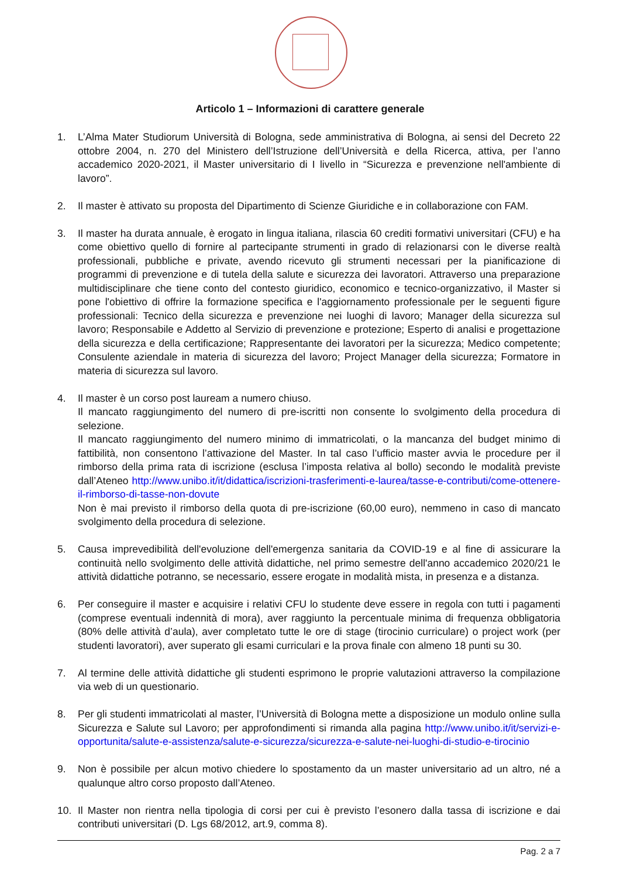Articolo 1 – Informazioni di carattere generale
1. L’Alma Mater Studiorum Università di Bologna, sede amministrativa di Bologna, ai sensi del Decreto 22 ottobre 2004, n. 270 del Ministero dell’Istruzione dell’Università e della Ricerca, attiva, per l’anno accademico 2020-2021, il Master universitario di I livello in “Sicurezza e prevenzione nell'ambiente di lavoro”.
2. Il master è attivato su proposta del Dipartimento di Scienze Giuridiche e in collaborazione con FAM.
3. Il master ha durata annuale, è erogato in lingua italiana, rilascia 60 crediti formativi universitari (CFU) e ha come obiettivo quello di fornire al partecipante strumenti in grado di relazionarsi con le diverse realtà professionali, pubbliche e private, avendo ricevuto gli strumenti necessari per la pianificazione di programmi di prevenzione e di tutela della salute e sicurezza dei lavoratori. Attraverso una preparazione multidisciplinare che tiene conto del contesto giuridico, economico e tecnico-organizzativo, il Master si pone l'obiettivo di offrire la formazione specifica e l'aggiornamento professionale per le seguenti figure professionali: Tecnico della sicurezza e prevenzione nei luoghi di lavoro; Manager della sicurezza sul lavoro; Responsabile e Addetto al Servizio di prevenzione e protezione; Esperto di analisi e progettazione della sicurezza e della certificazione; Rappresentante dei lavoratori per la sicurezza; Medico competente; Consulente aziendale in materia di sicurezza del lavoro; Project Manager della sicurezza; Formatore in materia di sicurezza sul lavoro.
4. Il master è un corso post lauream a numero chiuso.
Il mancato raggiungimento del numero di pre-iscritti non consente lo svolgimento della procedura di selezione.
Il mancato raggiungimento del numero minimo di immatricolati, o la mancanza del budget minimo di fattibilità, non consentono l’attivazione del Master. In tal caso l’ufficio master avvia le procedure per il rimborso della prima rata di iscrizione (esclusa l’imposta relativa al bollo) secondo le modalità previste dall’Ateneo http://www.unibo.it/it/didattica/iscrizioni-trasferimenti-e-laurea/tasse-e-contributi/come-ottenere-il-rimborso-di-tasse-non-dovute
Non è mai previsto il rimborso della quota di pre-iscrizione (60,00 euro), nemmeno in caso di mancato svolgimento della procedura di selezione.
5. Causa imprevedibilità dell'evoluzione dell'emergenza sanitaria da COVID-19 e al fine di assicurare la continuità nello svolgimento delle attività didattiche, nel primo semestre dell'anno accademico 2020/21 le attività didattiche potranno, se necessario, essere erogate in modalità mista, in presenza e a distanza.
6. Per conseguire il master e acquisire i relativi CFU lo studente deve essere in regola con tutti i pagamenti (comprese eventuali indennità di mora), aver raggiunto la percentuale minima di frequenza obbligatoria (80% delle attività d’aula), aver completato tutte le ore di stage (tirocinio curriculare) o project work (per studenti lavoratori), aver superato gli esami curriculari e la prova finale con almeno 18 punti su 30.
7. Al termine delle attività didattiche gli studenti esprimono le proprie valutazioni attraverso la compilazione via web di un questionario.
8. Per gli studenti immatricolati al master, l’Università di Bologna mette a disposizione un modulo online sulla Sicurezza e Salute sul Lavoro; per approfondimenti si rimanda alla pagina http://www.unibo.it/it/servizi-e-opportunita/salute-e-assistenza/salute-e-sicurezza/sicurezza-e-salute-nei-luoghi-di-studio-e-tirocinio
9. Non è possibile per alcun motivo chiedere lo spostamento da un master universitario ad un altro, né a qualunque altro corso proposto dall’Ateneo.
10. Il Master non rientra nella tipologia di corsi per cui è previsto l’esonero dalla tassa di iscrizione e dai contributi universitari (D. Lgs 68/2012, art.9, comma 8).
Pag. 2 a 7